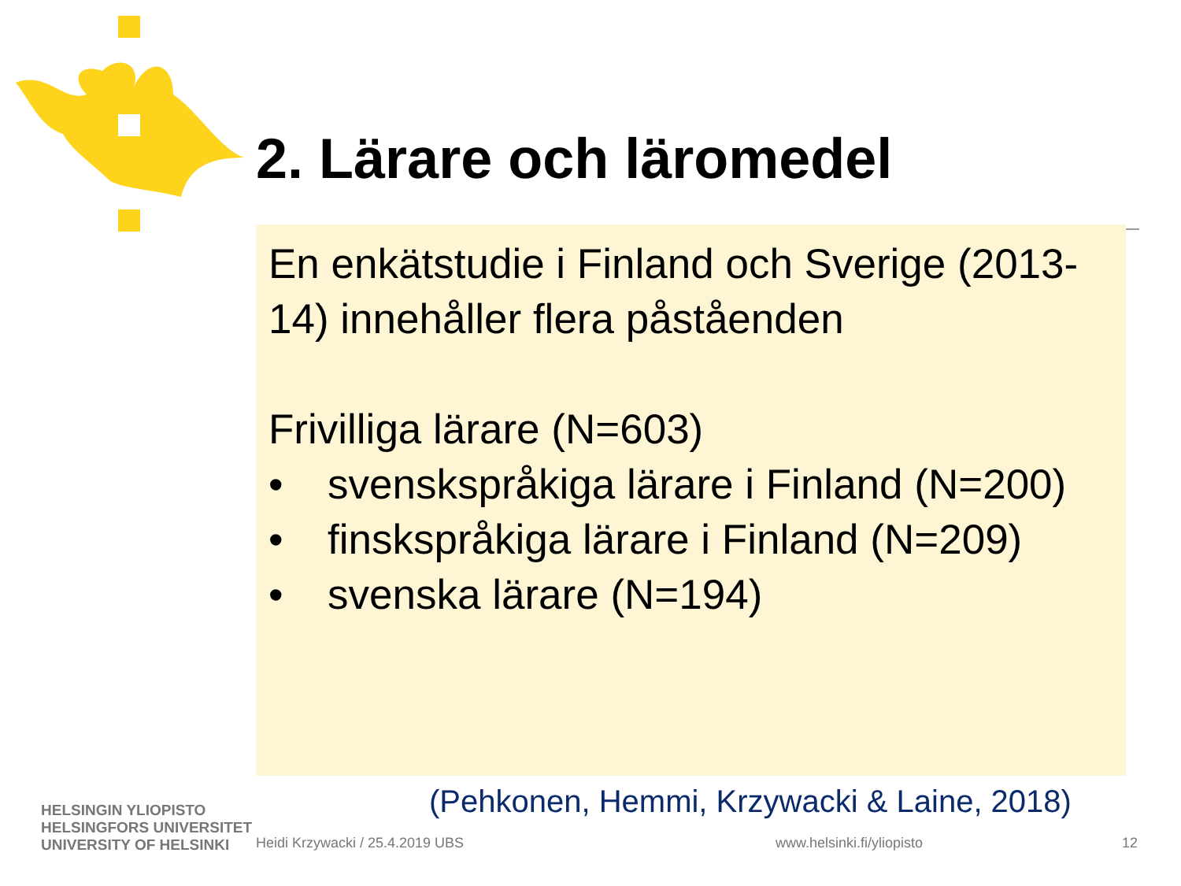2. Lärare och läromedel
En enkätstudie i Finland och Sverige (2013-14) innehåller flera påståenden
Frivilliga lärare (N=603)
• svenskspråkiga lärare i Finland (N=200)
• finskspråkiga lärare i Finland (N=209)
• svenska lärare (N=194)
(Pehkonen, Hemmi, Krzywacki & Laine, 2018)
HELSINGIN YLIOPISTO
HELSINGFORS UNIVERSITET
UNIVERSITY OF HELSINKI
Heidi Krzywacki / 25.4.2019 UBS
www.helsinki.fi/yliopisto 12